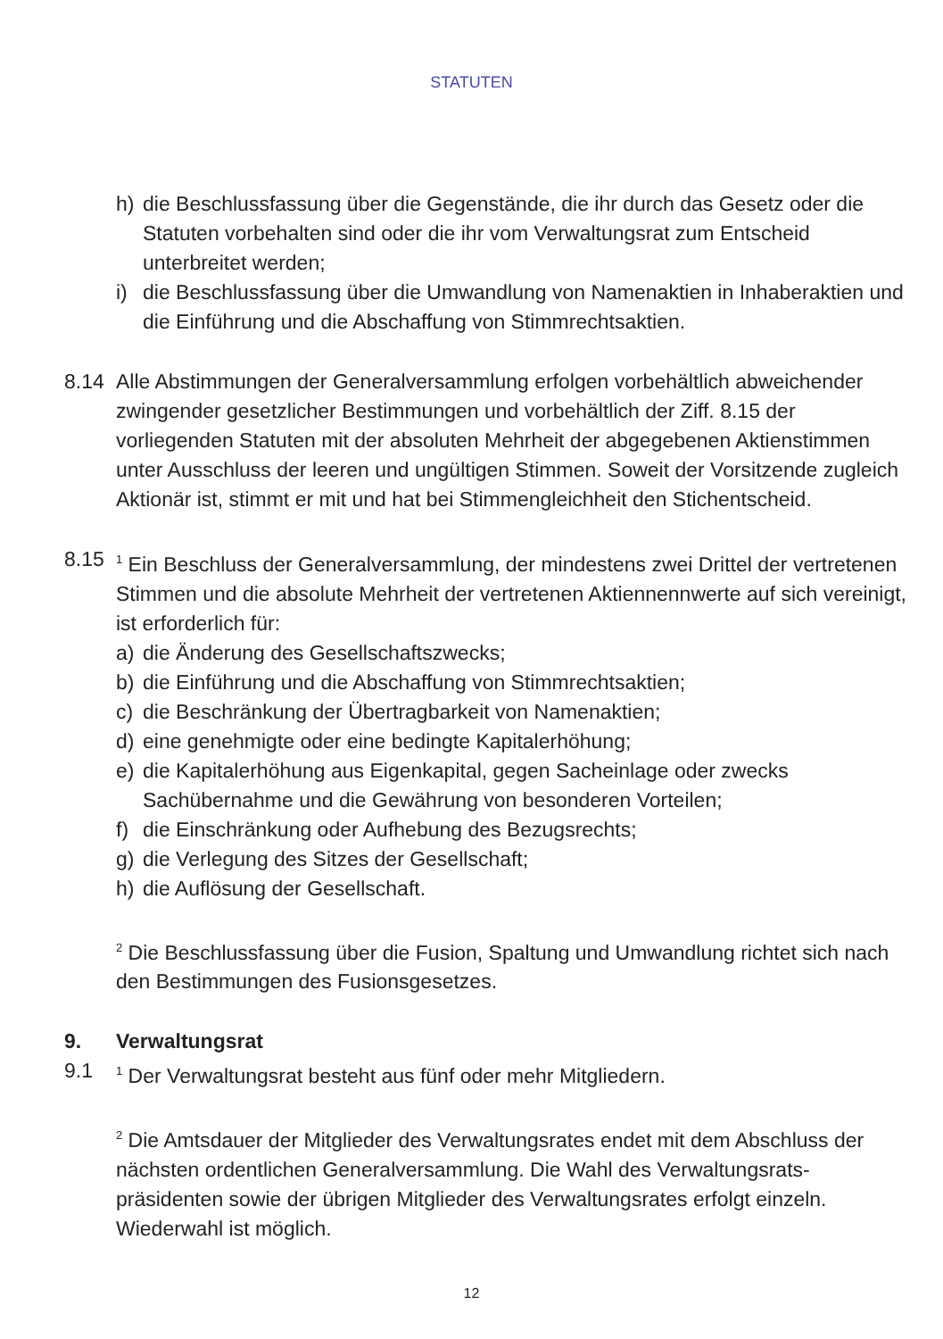STATUTEN
h) die Beschlussfassung über die Gegenstände, die ihr durch das Gesetz oder die Statuten vorbehalten sind oder die ihr vom Verwaltungsrat zum Entscheid unterbreitet werden;
i) die Beschlussfassung über die Umwandlung von Namenaktien in Inhaberaktien und die Einführung und die Abschaffung von Stimmrechtsaktien.
8.14 Alle Abstimmungen der Generalversammlung erfolgen vorbehältlich abweichender zwingender gesetzlicher Bestimmungen und vorbehältlich der Ziff. 8.15 der vorliegenden Statuten mit der absoluten Mehrheit der abgegebenen Aktienstimmen unter Ausschluss der leeren und ungültigen Stimmen. Soweit der Vorsitzende zugleich Aktionär ist, stimmt er mit und hat bei Stimmengleichheit den Stichentscheid.
8.15
<sup>1</sup> Ein Beschluss der Generalversammlung, der mindestens zwei Drittel der vertretenen Stimmen und die absolute Mehrheit der vertretenen Aktiennennwerte auf sich vereinigt, ist erforderlich für:
a) die Änderung des Gesellschaftszwecks;
b) die Einführung und die Abschaffung von Stimmrechtsaktien;
c) die Beschränkung der Übertragbarkeit von Namenaktien;
d) eine genehmigte oder eine bedingte Kapitalerhöhung;
e) die Kapitalerhöhung aus Eigenkapital, gegen Sacheinlage oder zwecks Sachübernahme und die Gewährung von besonderen Vorteilen;
f) die Einschränkung oder Aufhebung des Bezugsrechts;
g) die Verlegung des Sitzes der Gesellschaft;
h) die Auflösung der Gesellschaft.
<sup>2</sup> Die Beschlussfassung über die Fusion, Spaltung und Umwandlung richtet sich nach den Bestimmungen des Fusionsgesetzes.
9. Verwaltungsrat
9.1
<sup>1</sup> Der Verwaltungsrat besteht aus fünf oder mehr Mitgliedern.
<sup>2</sup> Die Amtsdauer der Mitglieder des Verwaltungsrates endet mit dem Abschluss der nächsten ordentlichen Generalversammlung. Die Wahl des Verwaltungsrats­präsidenten sowie der übrigen Mitglieder des Verwaltungsrates erfolgt einzeln. Wiederwahl ist möglich.
12